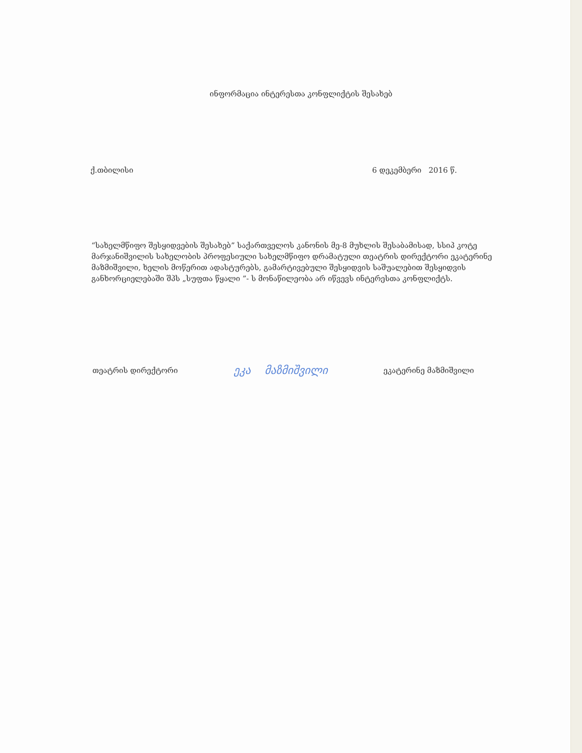ინფორმაცია ინტერესთა კონფლიქტის შესახებ
ქ.თბილისი 6 დეკემბერი 2016 წ.
“სახელმწიფო შესყიდვების შესახებ” საქართველოს კანონის მე-8 მუხლის შესაბამისად, სსიპ კოტე მარჯანიშვილის სახელობის პროფესიული სახელმწიფო დრამატული თეატრის დირექტორი ეკატერინე მაზმიშვილი, ხელის მოწერით ადასტურებს, გამარტივებული შესყიდვის საშუალებით შესყიდვის განხორციელებაში შპს „სუფთა წყალი ”- ს მონაწილეობა არ იწვევს ინტერესთა კონფლიქტს.
თეატრის დირექტორი ეკა მაზმიშვილი ეკატერინე მაზმიშვილი